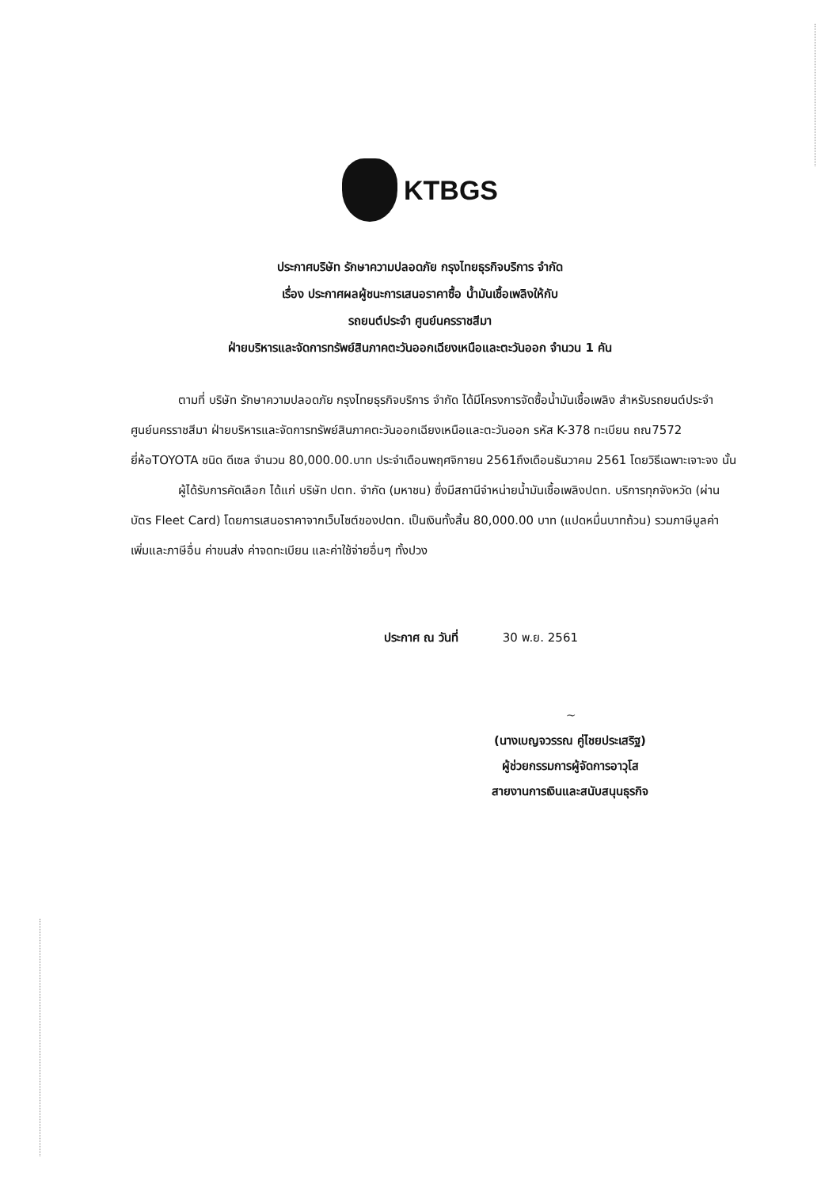KTBGS
ประกาศบริษัท รักษาความปลอดภัย กรุงไทยธุรกิจบริการ จำกัด
เรื่อง ประกาศผลผู้ชนะการเสนอราคาซื้อ น้ำมันเชื้อเพลิงให้กับ
รถยนต์ประจำ ศูนย์นครราชสีมา
ฝ่ายบริหารและจัดการทรัพย์สินภาคตะวันออกเฉียงเหนือและตะวันออก จำนวน 1 คัน
ตามที่ บริษัท รักษาความปลอดภัย กรุงไทยธุรกิจบริการ จำกัด ได้มีโครงการจัดซื้อน้ำมันเชื้อเพลิง สำหรับรถยนต์ประจำ ศูนย์นครราชสีมา ฝ่ายบริหารและจัดการทรัพย์สินภาคตะวันออกเฉียงเหนือและตะวันออก รหัส K-378 ทะเบียน ถณ7572 ยี่ห้อTOYOTA ชนิด ดีเซล จำนวน 80,000.00.บาท ประจำเดือนพฤศจิกายน 2561ถึงเดือนธันวาคม 2561 โดยวิธีเฉพาะเจาะจง นั้น
ผู้ได้รับการคัดเลือก ได้แก่ บริษัท ปตท. จำกัด (มหาชน) ซึ่งมีสถานีจำหน่ายน้ำมันเชื้อเพลิงปตท. บริการทุกจังหวัด (ผ่านบัตร Fleet Card) โดยการเสนอราคาจากเว็บไซต์ของปตท. เป็นเงินทั้งสิ้น 80,000.00 บาท (แปดหมื่นบาทถ้วน) รวมภาษีมูลค่าเพิ่มและภาษีอื่น ค่าขนส่ง ค่าจดทะเบียน และค่าใช้จ่ายอื่นๆ ทั้งปวง
ประกาศ ณ วันที่ 30 พ.ย. 2561
~
(นางเบญจวรรณ คู่ไชยประเสริฐ)
ผู้ช่วยกรรมการผู้จัดการอาวุโส
สายงานการเงินและสนับสนุนธุรกิจ